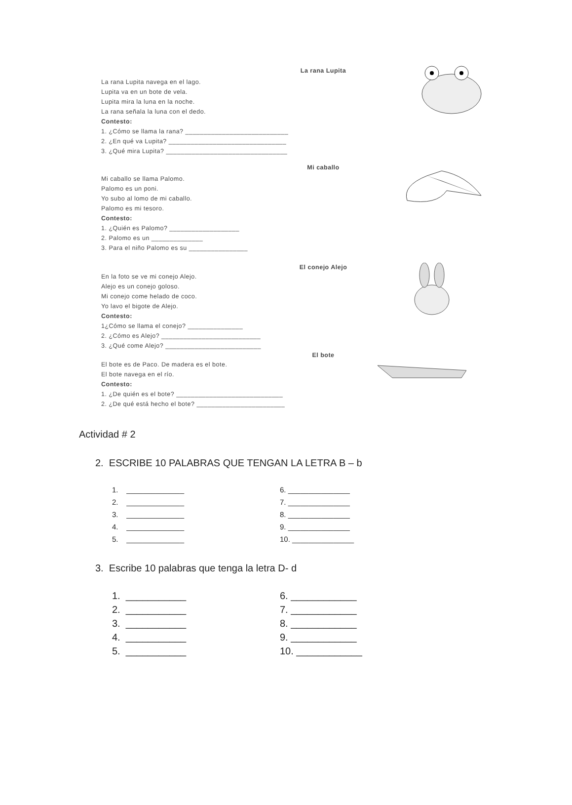La rana Lupita
La rana Lupita navega en el lago.
Lupita va en un bote de vela.
Lupita mira la luna en la noche.
La rana señala la luna con el dedo.
Contesto:
1. ¿Cómo se llama la rana? ____________________________
2. ¿En qué va Lupita? ________________________________
3. ¿Qué mira Lupita? _________________________________
Mi caballo
Mi caballo se llama Palomo.
Palomo es un poni.
Yo subo al lomo de mi caballo.
Palomo es mi tesoro.
Contesto:
1. ¿Quién es Palomo? ___________________
2. Palomo es un ______________
3. Para el niño Palomo es su ________________
El conejo Alejo
En la foto se ve mi conejo Alejo.
Alejo es un conejo goloso.
Mi conejo come helado de coco.
Yo lavo el bigote de Alejo.
Contesto:
1¿Cómo se llama el conejo? _______________
2. ¿Cómo es Alejo? ___________________________
3. ¿Qué come Alejo? __________________________
El bote
El bote es de Paco. De madera es el bote.
El bote navega en el río.
Contesto:
1. ¿De quién es el bote? _____________________________
2. ¿De qué está hecho el bote? ________________________
Actividad # 2
2. ESCRIBE 10 PALABRAS QUE TENGAN LA LETRA B – b
1. ______________
2. ______________
3. ______________
4. ______________
5. ______________
6. _______________
7. _______________
8. _______________
9. _______________
10. _______________
3. Escribe 10 palabras que tenga la letra D- d
1. ___________
2. ___________
3. ___________
4. ___________
5. ___________
6. ____________
7. ____________
8. ____________
9. ____________
10. ____________